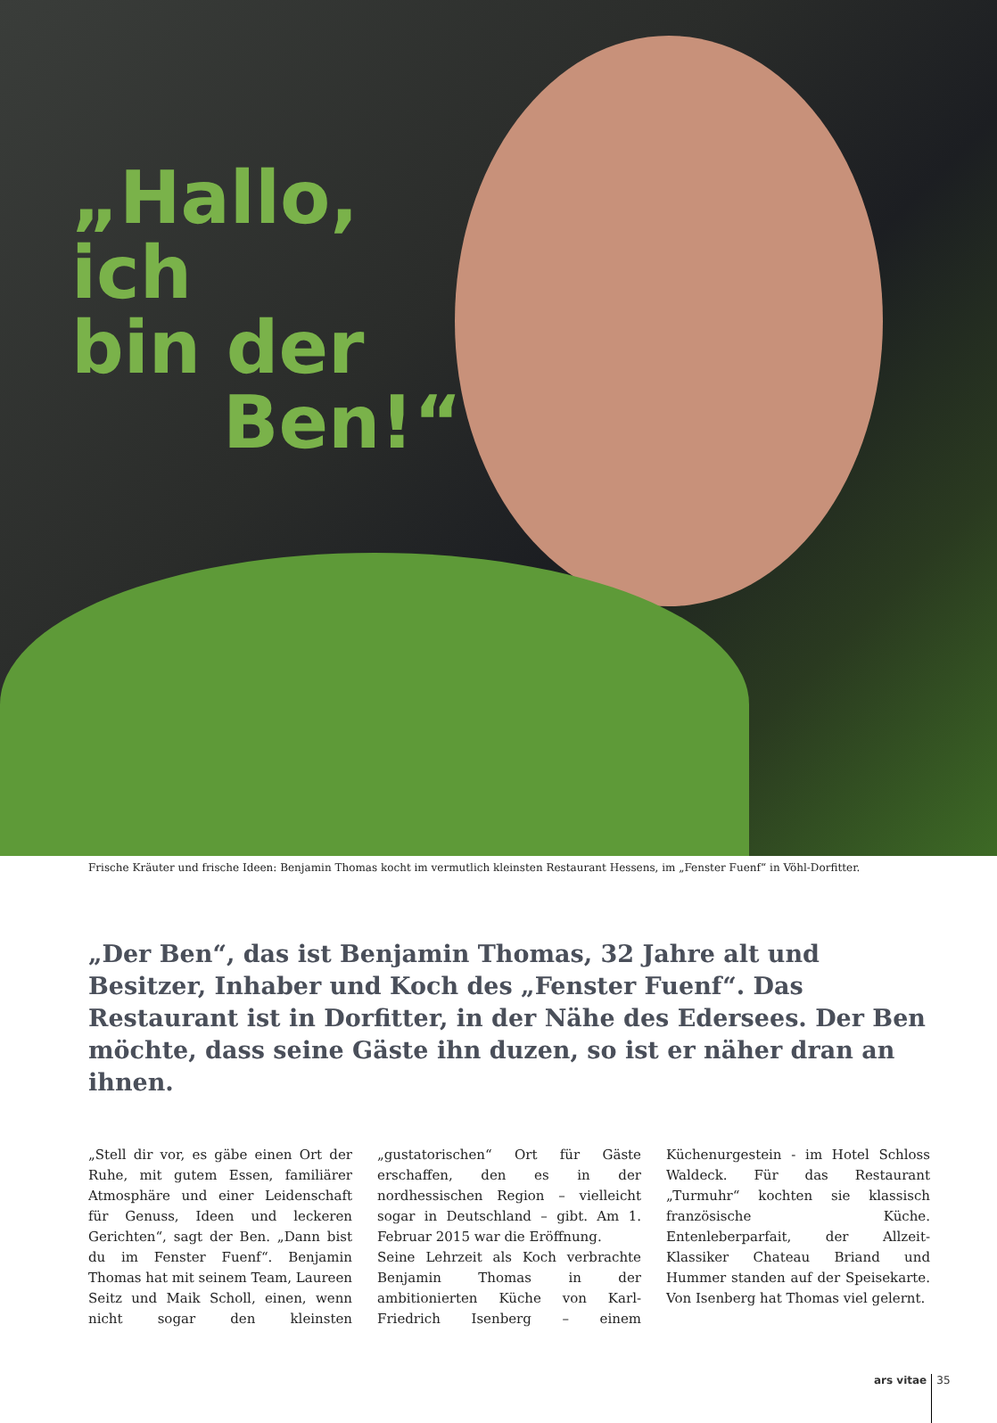„Hallo, ich
bin der
Ben!“
Frische Kräuter und frische Ideen: Benjamin Thomas kocht im vermutlich kleinsten Restaurant Hessens, im „Fenster Fuenf“ in Vöhl-Dorfitter.
„Der Ben“, das ist Benjamin Thomas, 32 Jahre alt und Besitzer, Inhaber und Koch des „Fenster Fuenf“. Das Restaurant ist in Dorfitter, in der Nähe des Edersees. Der Ben möchte, dass seine Gäste ihn duzen, so ist er näher dran an ihnen.
„Stell dir vor, es gäbe einen Ort der Ruhe, mit gutem Essen, familiärer Atmosphäre und einer Leidenschaft für Genuss, Ideen und leckeren Gerichten“, sagt der Ben. „Dann bist du im Fenster Fuenf“. Benjamin Thomas hat mit seinem Team, Laureen Seitz und Maik Scholl, einen, wenn nicht sogar den kleinsten „gustatorischen“ Ort für Gäste erschaffen, den es in der nordhessischen Region – vielleicht sogar in Deutschland – gibt. Am 1. Februar 2015 war die Eröffnung.
Seine Lehrzeit als Koch verbrachte Benjamin Thomas in der ambitionierten Küche von Karl-Friedrich Isenberg – einem Küchenurgestein - im Hotel Schloss Waldeck. Für das Restaurant „Turmuhr“ kochten sie klassisch französische Küche. Entenleberparfait, der Allzeit-Klassiker Chateau Briand und Hummer standen auf der Speisekarte. Von Isenberg hat Thomas viel gelernt.
ars vitae 35